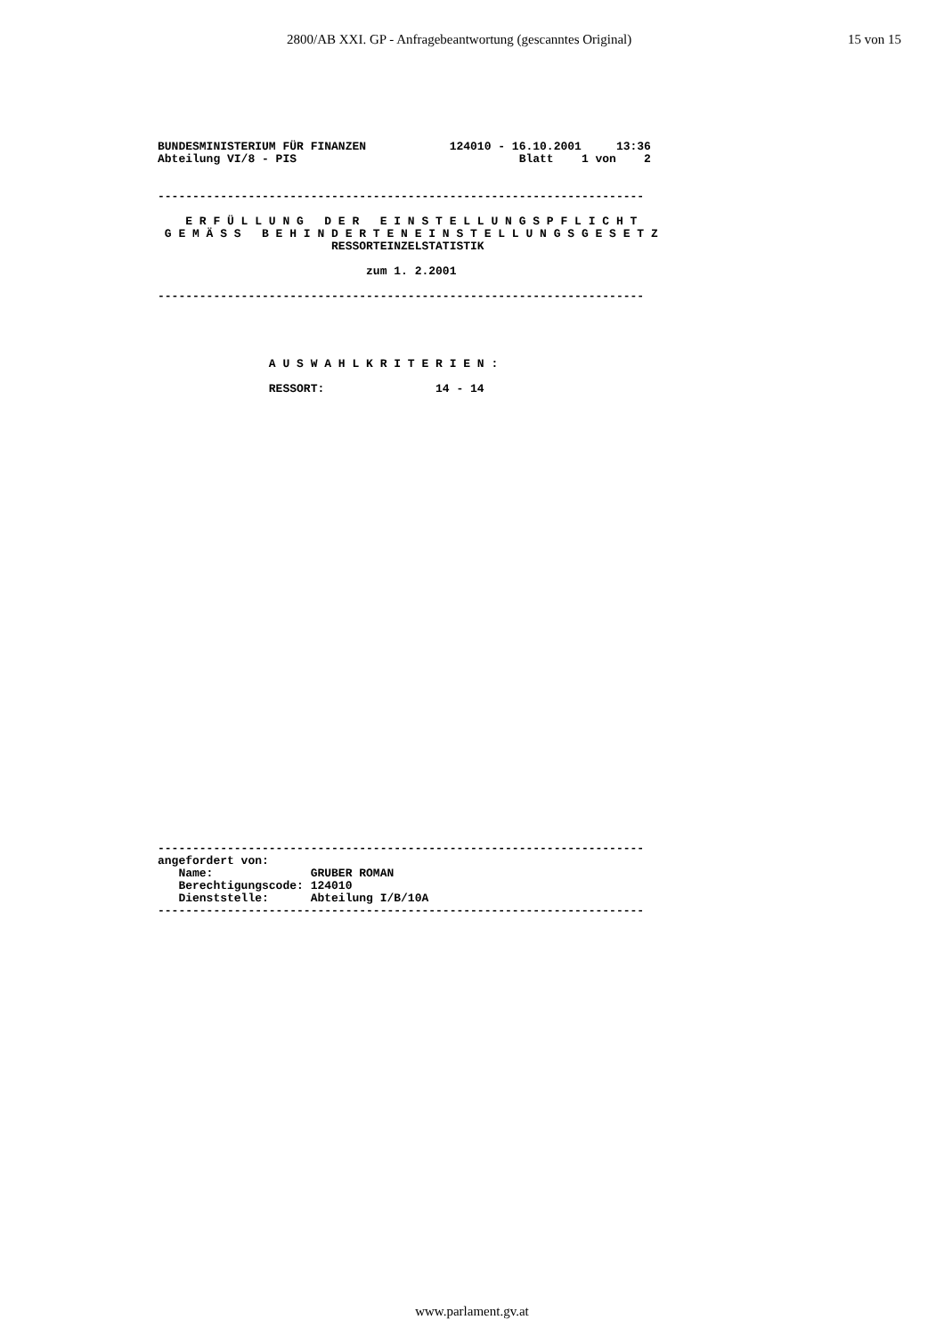2800/AB XXI. GP - Anfragebeantwortung (gescanntes Original) 15 von 15
BUNDESMINISTERIUM FÜR FINANZEN 124010 - 16.10.2001 13:36 Abteilung VI/8 - PIS Blatt 1 von 2 ---------------------------------------------------------------------- E R F Ü L L U N G D E R E I N S T E L L U N G S P F L I C H T G E M Ä S S B E H I N D E R T E N E I N S T E L L U N G S G E S E T Z RESSORTEINZELSTATISTIK zum 1. 2.2001 ----------------------------------------------------------------------
A U S W A H L K R I T E R I E N : RESSORT: 14 - 14
---------------------------------------------------------------------- angefordert von: Name: GRUBER ROMAN Berechtigungscode: 124010 Dienststelle: Abteilung I/B/10A ----------------------------------------------------------------------
www.parlament.gv.at